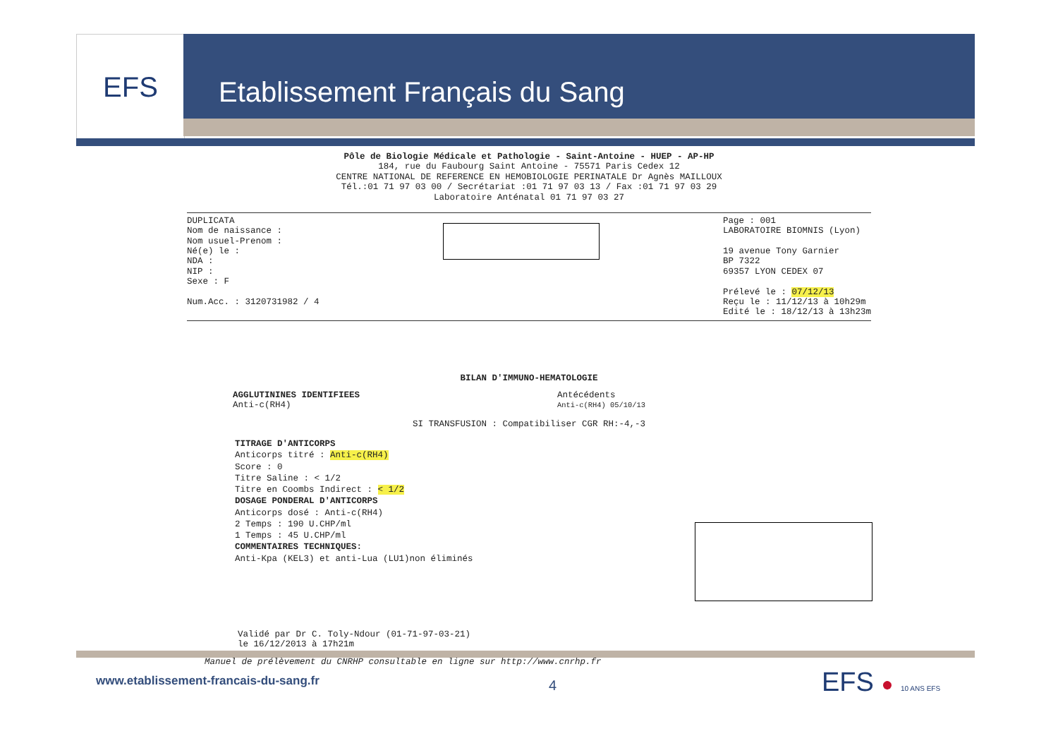EFS Etablissement Français du Sang
Pôle de Biologie Médicale et Pathologie - Saint-Antoine - HUEP - AP-HP
184, rue du Faubourg Saint Antoine - 75571 Paris Cedex 12
CENTRE NATIONAL DE REFERENCE EN HEMOBIOLOGIE PERINATALE Dr Agnès MAILLOUX
Tél.:01 71 97 03 00 / Secrétariat :01 71 97 03 13 / Fax :01 71 97 03 29
Laboratoire Anténatal 01 71 97 03 27
DUPLICATA
Nom de naissance :
Nom usuel-Prenom :
Né(e) le :
NDA :
NIP :
Sexe : F
Num.Acc. : 3120731982 / 4
Page : 001
LABORATOIRE BIOMNIS (Lyon)
19 avenue Tony Garnier
BP 7322
69357 LYON CEDEX 07
Prélevé le : 07/12/13
Reçu le : 11/12/13 à 10h29m
Edité le : 18/12/13 à 13h23m
BILAN D'IMMUNO-HEMATOLOGIE
AGGLUTININES IDENTIFIEES
Anti-c(RH4)
Antécédents
Anti-c(RH4) 05/10/13
SI TRANSFUSION : Compatibiliser CGR RH:-4,-3
TITRAGE D'ANTICORPS
Anticorps titré : Anti-c(RH4)
Score : 0
Titre Saline : < 1/2
Titre en Coombs Indirect : < 1/2
DOSAGE PONDERAL D'ANTICORPS
Anticorps dosé : Anti-c(RH4)
2 Temps : 190 U.CHP/ml
1 Temps : 45 U.CHP/ml
COMMENTAIRES TECHNIQUES:
Anti-Kpa (KEL3) et anti-Lua (LU1)non éliminés
Validé par Dr C. Toly-Ndour (01-71-97-03-21)
le 16/12/2013 à 17h21m
Manuel de prélèvement du CNRHP consultable en ligne sur http://www.cnrhp.fr
www.etablissement-francais-du-sang.fr
4 EFS ● 10 ANS EFS